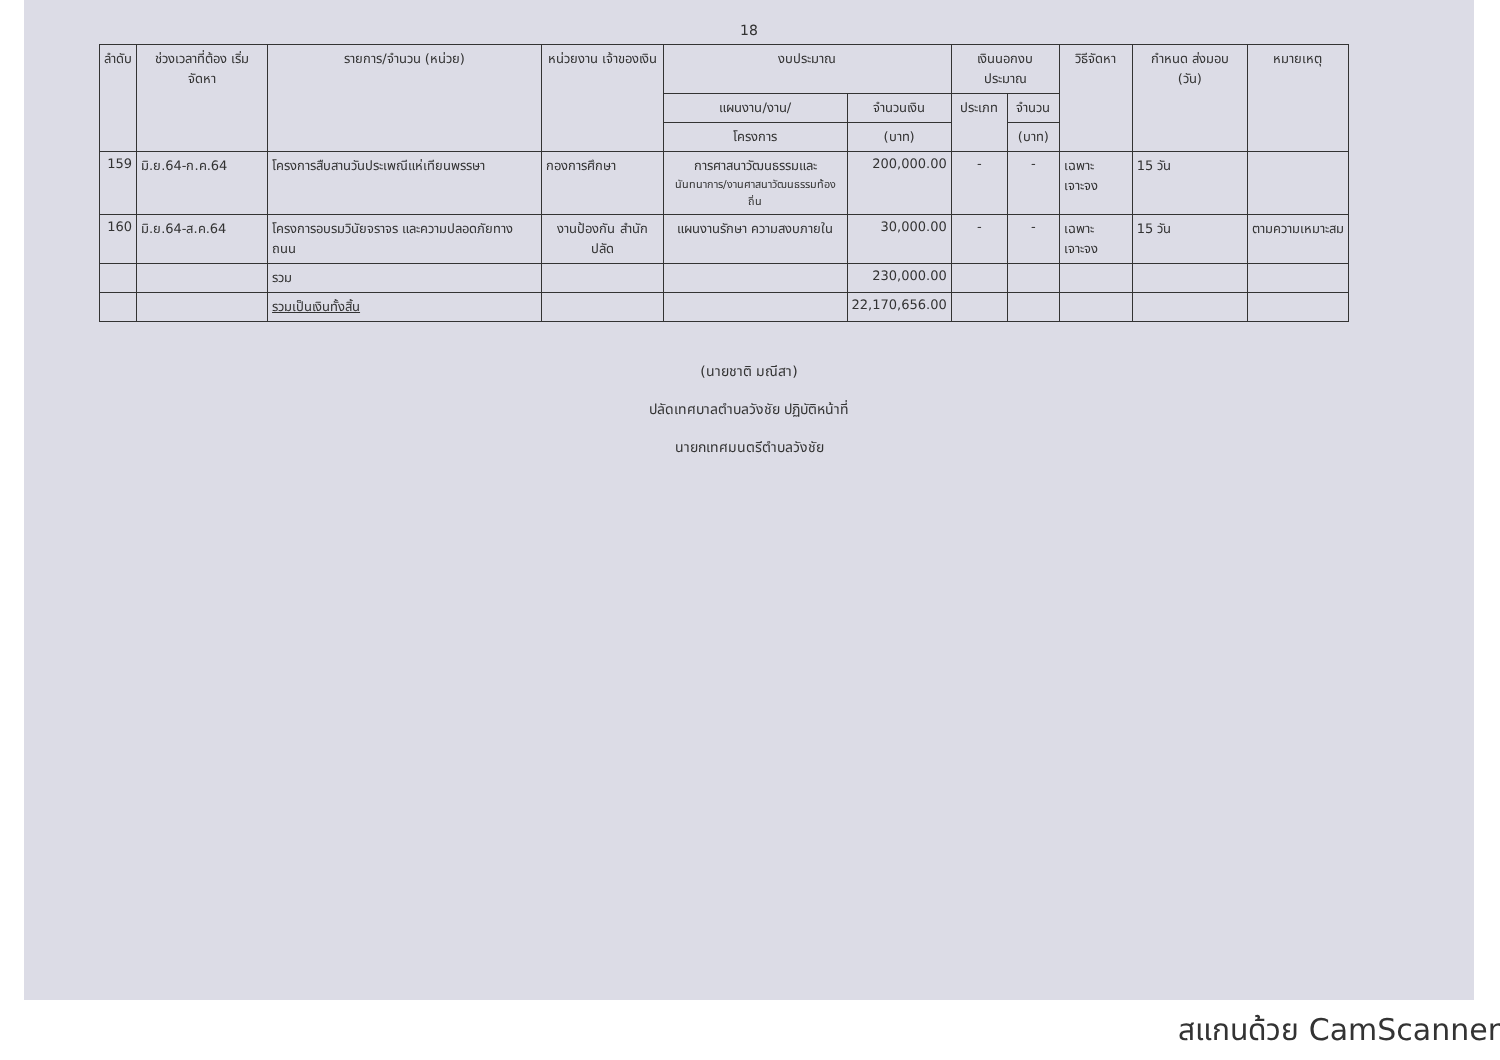18
| ลำดับ | ช่วงเวลาที่ต้อง เริ่มจัดหา | รายการ/จำนวน (หน่วย) | หน่วยงาน เจ้าของเงิน | งบประมาณ | | เงินนอกงบประมาณ | | วิธีจัดหา | กำหนด ส่งมอบ (วัน) | หมายเหตุ |
| --- | --- | --- | --- | --- | --- | --- | --- | --- | --- | --- |
| | | | | แผนงาน/งาน/ | จำนวนเงิน | ประเภท | จำนวน | | | |
| | | | | โครงการ | (บาท) | | (บาท) | | | |
| 159 | มิ.ย.64-ก.ค.64 | โครงการสืบสานวันประเพณีแห่เทียนพรรษา | กองการศึกษา | การศาสนาวัฒนธรรมและ นันทนาการ/งานศาสนาวัฒนธรรมท้องถิ่น | 200,000.00 | - | - | เฉพาะเจาะจง | 15 วัน | |
| 160 | มิ.ย.64-ส.ค.64 | โครงการอบรมวินัยจราจร และความปลอดภัยทางถนน | งานป้องกัน สำนักปลัด | แผนงานรักษา ความสงบภายใน | 30,000.00 | - | - | เฉพาะเจาะจง | 15 วัน | ตามความเหมาะสม |
| | | รวม | | | 230,000.00 | | | | | |
| | | รวมเป็นเงินทั้งสิ้น | | | 22,170,656.00 | | | | | |
(นายชาติ มณีสา)
ปลัดเทศบาลตำบลวังชัย ปฏิบัติหน้าที่
นายกเทศมนตรีตำบลวังชัย
สแกนด้วย CamScanner